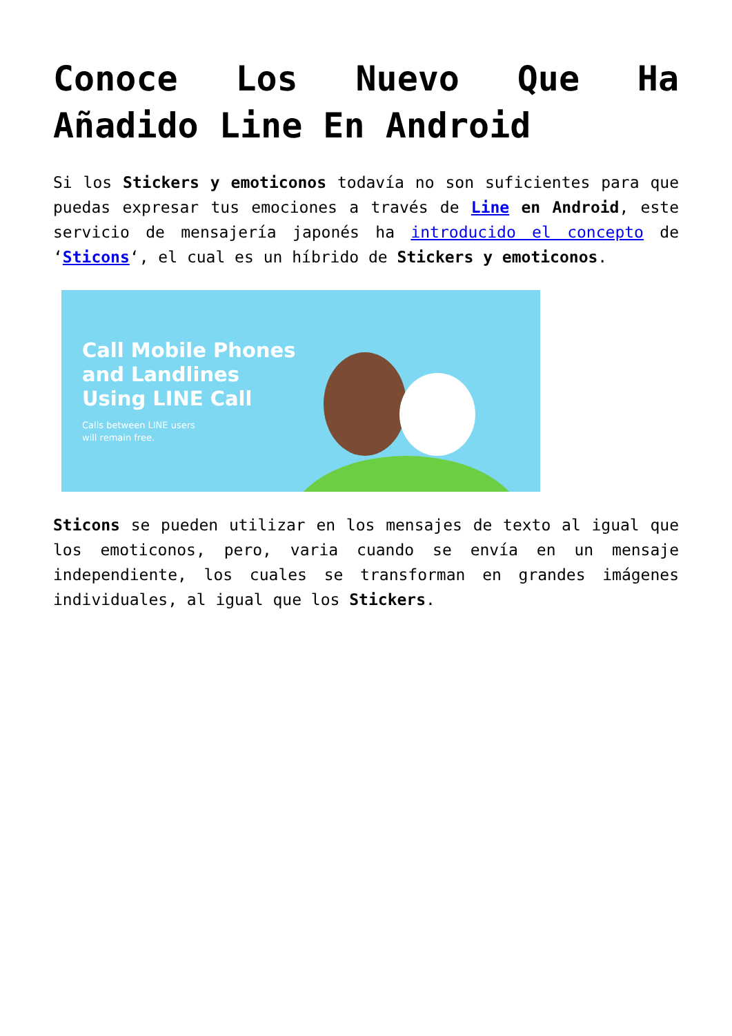Conoce Los Nuevo Que Ha Añadido Line En Android
Si los Stickers y emoticonos todavía no son suficientes para que puedas expresar tus emociones a través de Line en Android, este servicio de mensajería japonés ha introducido el concepto de ‘Sticons‘, el cual es un híbrido de Stickers y emoticonos.
Call Mobile Phones
and Landlines
Using LINE Call
Calls between LINE users
will remain free.
Sticons se pueden utilizar en los mensajes de texto al igual que los emoticonos, pero, varia cuando se envía en un mensaje independiente, los cuales se transforman en grandes imágenes individuales, al igual que los Stickers.